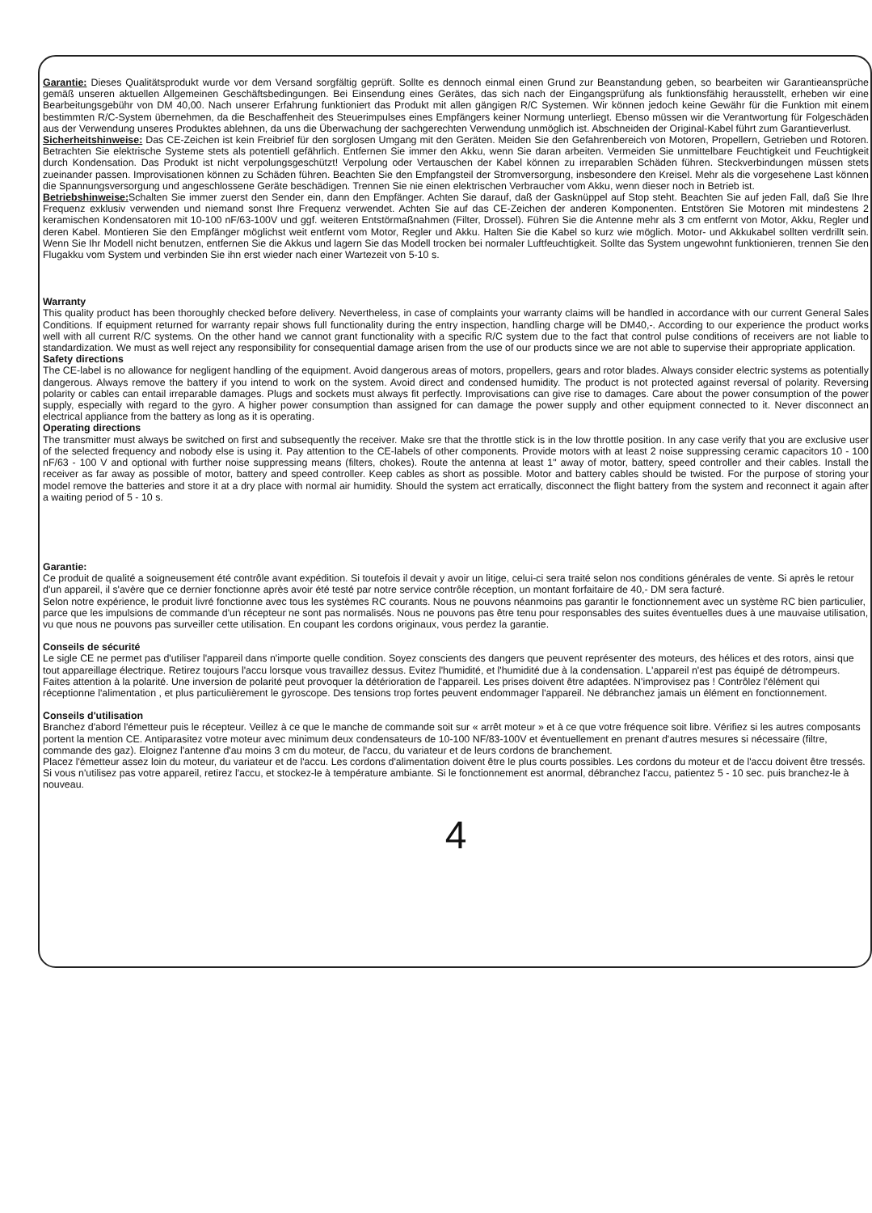Garantie: Dieses Qualitätsprodukt wurde vor dem Versand sorgfältig geprüft. Sollte es dennoch einmal einen Grund zur Beanstandung geben, so bearbeiten wir Garantieansprüche gemäß unseren aktuellen Allgemeinen Geschäftsbedingungen. Bei Einsendung eines Gerätes, das sich nach der Eingangsprüfung als funktionsfähig herausstellt, erheben wir eine Bearbeitungsgebühr von DM 40,00. Nach unserer Erfahrung funktioniert das Produkt mit allen gängigen R/C Systemen. Wir können jedoch keine Gewähr für die Funktion mit einem bestimmten R/C-System übernehmen, da die Beschaffenheit des Steuerimpulses eines Empfängers keiner Normung unterliegt. Ebenso müssen wir die Verantwortung für Folgeschäden aus der Verwendung unseres Produktes ablehnen, da uns die Überwachung der sachgerechten Verwendung unmöglich ist. Abschneiden der Original-Kabel führt zum Garantieverlust.
Sicherheitshinweise: Das CE-Zeichen ist kein Freibrief für den sorglosen Umgang mit den Geräten. Meiden Sie den Gefahrenbereich von Motoren, Propellern, Getrieben und Rotoren. Betrachten Sie elektrische Systeme stets als potentiell gefährlich. Entfernen Sie immer den Akku, wenn Sie daran arbeiten. Vermeiden Sie unmittelbare Feuchtigkeit und Feuchtigkeit durch Kondensation. Das Produkt ist nicht verpolungsgeschützt! Verpolung oder Vertauschen der Kabel können zu irreparablen Schäden führen. Steckverbindungen müssen stets zueinander passen. Improvisationen können zu Schäden führen. Beachten Sie den Empfangsteil der Stromversorgung, insbesondere den Kreisel. Mehr als die vorgesehene Last können die Spannungsversorgung und angeschlossene Geräte beschädigen. Trennen Sie nie einen elektrischen Verbraucher vom Akku, wenn dieser noch in Betrieb ist.
Betriebshinweise: Schalten Sie immer zuerst den Sender ein, dann den Empfänger. Achten Sie darauf, daß der Gasknüppel auf Stop steht. Beachten Sie auf jeden Fall, daß Sie Ihre Frequenz exklusiv verwenden und niemand sonst Ihre Frequenz verwendet. Achten Sie auf das CE-Zeichen der anderen Komponenten. Entstören Sie Motoren mit mindestens 2 keramischen Kondensatoren mit 10-100 nF/63-100V und ggf. weiteren Entstörmaßnahmen (Filter, Drossel). Führen Sie die Antenne mehr als 3 cm entfernt von Motor, Akku, Regler und deren Kabel. Montieren Sie den Empfänger möglichst weit entfernt vom Motor, Regler und Akku. Halten Sie die Kabel so kurz wie möglich. Motor- und Akkukabel sollten verdrillt sein. Wenn Sie Ihr Modell nicht benutzen, entfernen Sie die Akkus und lagern Sie das Modell trocken bei normaler Luftfeuchtigkeit. Sollte das System ungewohnt funktionieren, trennen Sie den Flugakku vom System und verbinden Sie ihn erst wieder nach einer Wartezeit von 5-10 s.
Warranty
This quality product has been thoroughly checked before delivery. Nevertheless, in case of complaints your warranty claims will be handled in accordance with our current General Sales Conditions. If equipment returned for warranty repair shows full functionality during the entry inspection, handling charge will be DM40,-. According to our experience the product works well with all current R/C systems. On the other hand we cannot grant functionality with a specific R/C system due to the fact that control pulse conditions of receivers are not liable to standardization. We must as well reject any responsibility for consequential damage arisen from the use of our products since we are not able to supervise their appropriate application.
Safety directions
The CE-label is no allowance for negligent handling of the equipment. Avoid dangerous areas of motors, propellers, gears and rotor blades. Always consider electric systems as potentially dangerous. Always remove the battery if you intend to work on the system. Avoid direct and condensed humidity. The product is not protected against reversal of polarity. Reversing polarity or cables can entail irreparable damages. Plugs and sockets must always fit perfectly. Improvisations can give rise to damages. Care about the power consumption of the power supply, especially with regard to the gyro. A higher power consumption than assigned for can damage the power supply and other equipment connected to it. Never disconnect an electrical appliance from the battery as long as it is operating.
Operating directions
The transmitter must always be switched on first and subsequently the receiver. Make sre that the throttle stick is in the low throttle position. In any case verify that you are exclusive user of the selected frequency and nobody else is using it. Pay attention to the CE-labels of other components. Provide motors with at least 2 noise suppressing ceramic capacitors 10 - 100 nF/63 - 100 V and optional with further noise suppressing means (filters, chokes). Route the antenna at least 1" away of motor, battery, speed controller and their cables. Install the receiver as far away as possible of motor, battery and speed controller. Keep cables as short as possible. Motor and battery cables should be twisted. For the purpose of storing your model remove the batteries and store it at a dry place with normal air humidity. Should the system act erratically, disconnect the flight battery from the system and reconnect it again after a waiting period of 5 - 10 s.
Garantie:
Ce produit de qualité a soigneusement été contrôle avant expédition. Si toutefois il devait y avoir un litige, celui-ci sera traité selon nos conditions générales de vente. Si après le retour d'un appareil, il s'avère que ce dernier fonctionne après avoir été testé par notre service contrôle réception, un montant forfaitaire de 40,- DM sera facturé.
Selon notre expérience, le produit livré fonctionne avec tous les systèmes RC courants. Nous ne pouvons néanmoins pas garantir le fonctionnement avec un système RC bien particulier, parce que les impulsions de commande d'un récepteur ne sont pas normalisés. Nous ne pouvons pas être tenu pour responsables des suites éventuelles dues à une mauvaise utilisation, vu que nous ne pouvons pas surveiller cette utilisation. En coupant les cordons originaux, vous perdez la garantie.
Conseils de sécurité
Le sigle CE ne permet pas d'utiliser l'appareil dans n'importe quelle condition. Soyez conscients des dangers que peuvent représenter des moteurs, des hélices et des rotors, ainsi que tout appareillage électrique. Retirez toujours l'accu lorsque vous travaillez dessus. Evitez l'humidité, et l'humidité due à la condensation. L'appareil n'est pas équipé de détrompeurs. Faites attention à la polarité. Une inversion de polarité peut provoquer la détérioration de l'appareil. Les prises doivent être adaptées. N'improvisez pas ! Contrôlez l'élément qui réceptionne l'alimentation , et plus particulièrement le gyroscope. Des tensions trop fortes peuvent endommager l'appareil. Ne débranchez jamais un élément en fonctionnement.
Conseils d'utilisation
Branchez d'abord l'émetteur puis le récepteur. Veillez à ce que le manche de commande soit sur « arrêt moteur » et à ce que votre fréquence soit libre. Vérifiez si les autres composants portent la mention CE. Antiparasitez votre moteur avec minimum deux condensateurs de 10-100 NF/83-100V et éventuellement en prenant d'autres mesures si nécessaire (filtre, commande des gaz). Eloignez l'antenne d'au moins 3 cm du moteur, de l'accu, du variateur et de leurs cordons de branchement.
Placez l'émetteur assez loin du moteur, du variateur et de l'accu. Les cordons d'alimentation doivent être le plus courts possibles. Les cordons du moteur et de l'accu doivent être tressés. Si vous n'utilisez pas votre appareil, retirez l'accu, et stockez-le à température ambiante. Si le fonctionnement est anormal, débranchez l'accu, patientez 5 - 10 sec. puis branchez-le à nouveau.
4